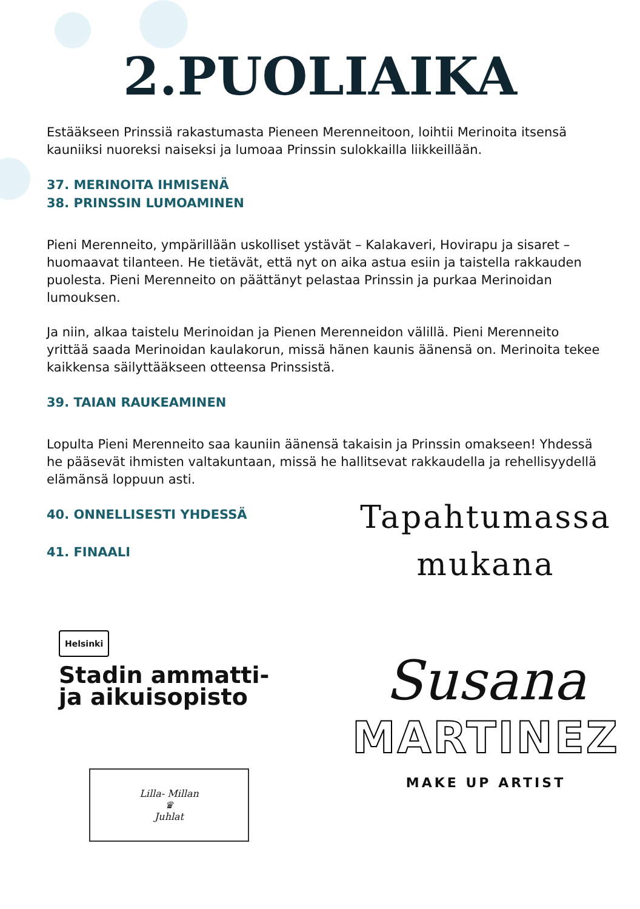2.PUOLIAIKA
Estääkseen Prinssiä rakastumasta Pieneen Merenneitoon, loihtii Merinoita itsensä kauniiksi nuoreksi naiseksi ja lumoaa Prinssin sulokkailla liikkeillään.
37. MERINOITA IHMISENÄ
38. PRINSSIN LUMOAMINEN
Pieni Merenneito, ympärillään uskolliset ystävät – Kalakaveri, Hovirapu ja sisaret – huomaavat tilanteen. He tietävät, että nyt on aika astua esiin ja taistella rakkauden puolesta. Pieni Merenneito on päättänyt pelastaa Prinssin ja purkaa Merinoidan lumouksen.
Ja niin, alkaa taistelu Merinoidan ja Pienen Merenneidon välillä. Pieni Merenneito yrittää saada Merinoidan kaulakorun, missä hänen kaunis äänensä on. Merinoita tekee kaikkensa säilyttääkseen otteensa Prinssistä.
39. TAIAN RAUKEAMINEN
Lopulta Pieni Merenneito saa kauniin äänensä takaisin ja Prinssin omakseen! Yhdessä he pääsevät ihmisten valtakuntaan, missä he hallitsevat rakkaudella ja rehellisyydellä elämänsä loppuun asti.
40. ONNELLISESTI YHDESSÄ
41. FINAALI
Helsinki
Stadin ammatti-
ja aikuisopisto
Lilla- Millan
♛
Juhlat
Tapahtumassa
mukana
Susana
MARTINEZ
MAKE UP ARTIST